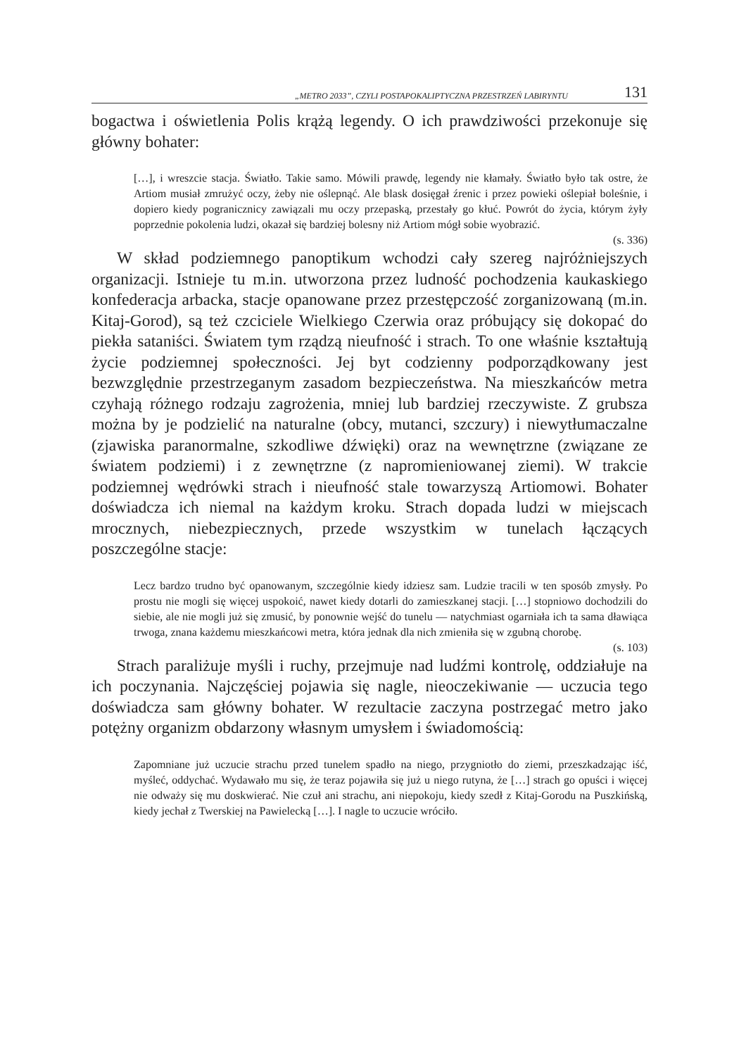„METRO 2033”, CZYLI POSTAPOKALIPTYCZNA PRZESTRZEŃ LABIRYNTU 131
bogactwa i oświetlenia Polis krążą legendy. O ich prawdziwości przekonuje się główny bohater:
[…], i wreszcie stacja. Światło. Takie samo. Mówili prawdę, legendy nie kłamały. Światło było tak ostre, że Artiom musiał zmrużyć oczy, żeby nie oślepnąć. Ale blask dosięgał źrenic i przez powieki oślepiał boleśnie, i dopiero kiedy pogranicznicy zawiązali mu oczy przepaską, przestały go kłuć. Powrót do życia, którym żyły poprzednie pokolenia ludzi, okazał się bardziej bolesny niż Artiom mógł sobie wyobrazić.
(s. 336)
W skład podziemnego panoptikum wchodzi cały szereg najróżniejszych organizacji. Istnieje tu m.in. utworzona przez ludność pochodzenia kaukaskiego konfederacja arbacka, stacje opanowane przez przestępczość zorganizowaną (m.in. Kitaj-Gorod), są też czciciele Wielkiego Czerwia oraz próbujący się dokopać do piekła sataniści. Światem tym rządzą nieufność i strach. To one właśnie kształtują życie podziemnej społeczności. Jej byt codzienny podporządkowany jest bezwzględnie przestrzeganym zasadom bezpieczeństwa. Na mieszkańców metra czyhają różnego rodzaju zagrożenia, mniej lub bardziej rzeczywiste. Z grubsza można by je podzielić na naturalne (obcy, mutanci, szczury) i niewytłumaczalne (zjawiska paranormalne, szkodliwe dźwięki) oraz na wewnętrzne (związane ze światem podziemi) i z zewnętrzne (z napromieniowanej ziemi). W trakcie podziemnej wędrówki strach i nieufność stale towarzyszą Artiomowi. Bohater doświadcza ich niemal na każdym kroku. Strach dopada ludzi w miejscach mrocznych, niebezpiecznych, przede wszystkim w tunelach łączących poszczególne stacje:
Lecz bardzo trudno być opanowanym, szczególnie kiedy idziesz sam. Ludzie tracili w ten sposób zmysły. Po prostu nie mogli się więcej uspokoić, nawet kiedy dotarli do zamieszkanej stacji. […] stopniowo dochodzili do siebie, ale nie mogli już się zmusić, by ponownie wejść do tunelu — natychmiast ogarniała ich ta sama dławiąca trwoga, znana każdemu mieszkańcowi metra, która jednak dla nich zmieniła się w zgubną chorobę.
(s. 103)
Strach paraliżuje myśli i ruchy, przejmuje nad ludźmi kontrolę, oddziałuje na ich poczynania. Najczęściej pojawia się nagle, nieoczekiwanie — uczucia tego doświadcza sam główny bohater. W rezultacie zaczyna postrzegać metro jako potężny organizm obdarzony własnym umysłem i świadomością:
Zapomniane już uczucie strachu przed tunelem spadło na niego, przygniotło do ziemi, przeszkadzając iść, myśleć, oddychać. Wydawało mu się, że teraz pojawiła się już u niego rutyna, że […] strach go opuści i więcej nie odważy się mu doskwierać. Nie czuł ani strachu, ani niepokoju, kiedy szedł z Kitaj-Gorodu na Puszkińską, kiedy jechał z Twerskiej na Pawielecką […]. I nagle to uczucie wróciło.